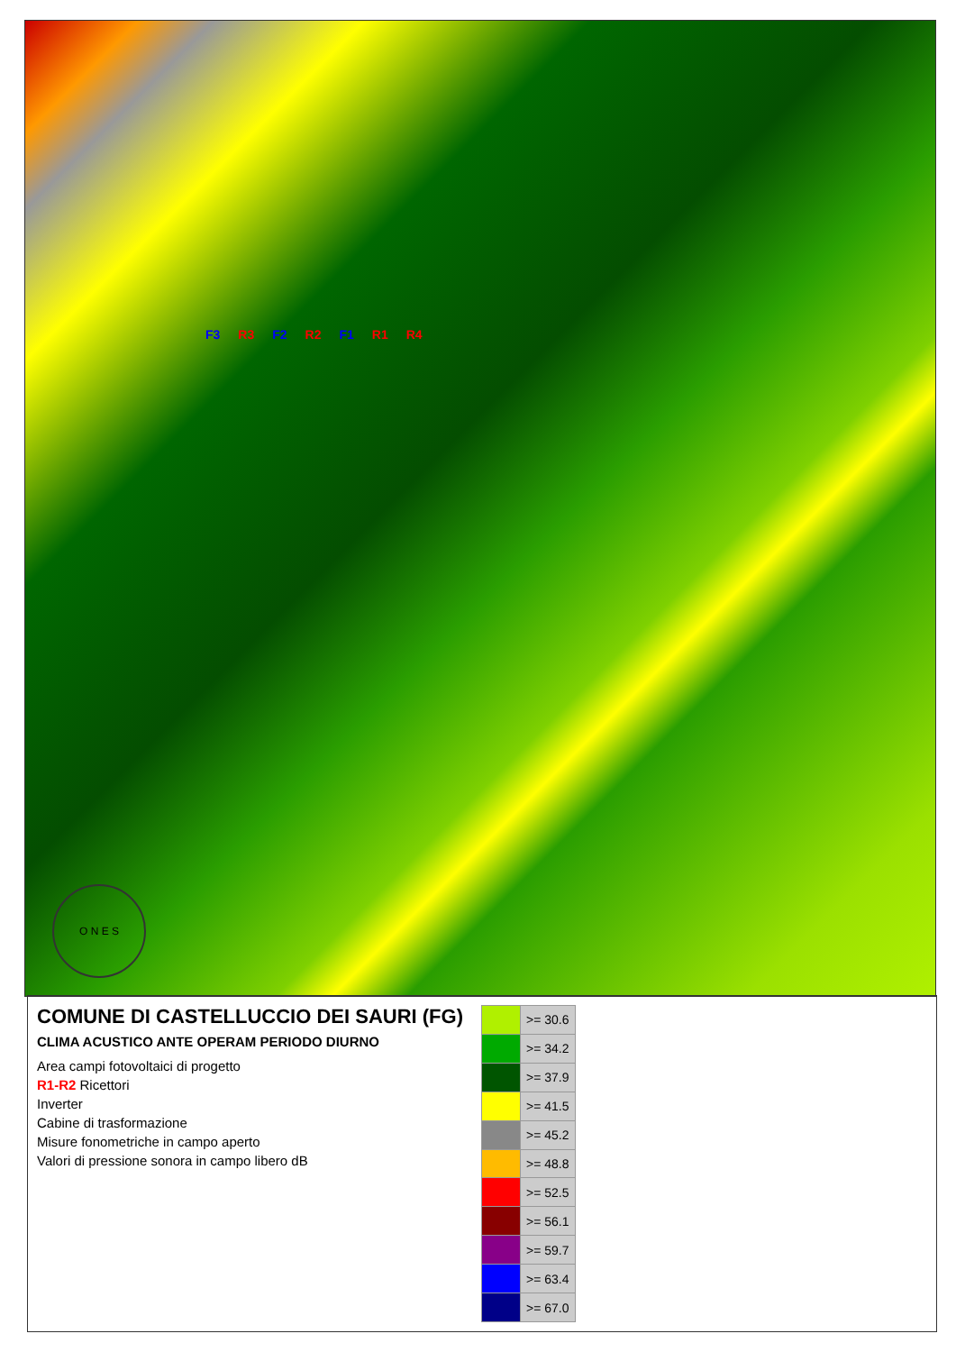F3 R3 F2 R2 F1 R1 R4
O N E S
COMUNE DI CASTELLUCCIO DEI SAURI (FG)
CLIMA ACUSTICO ANTE OPERAM PERIODO DIURNO
Area campi fotovoltaici di progetto
R1-R2 Ricettori
Inverter
Cabine di trasformazione
Misure fonometriche in campo aperto
Valori di pressione sonora in campo libero dB
| | >= 30.6 |
| | >= 34.2 |
| | >= 37.9 |
| | >= 41.5 |
| | >= 45.2 |
| | >= 48.8 |
| | >= 52.5 |
| | >= 56.1 |
| | >= 59.7 |
| | >= 63.4 |
| | >= 67.0 |